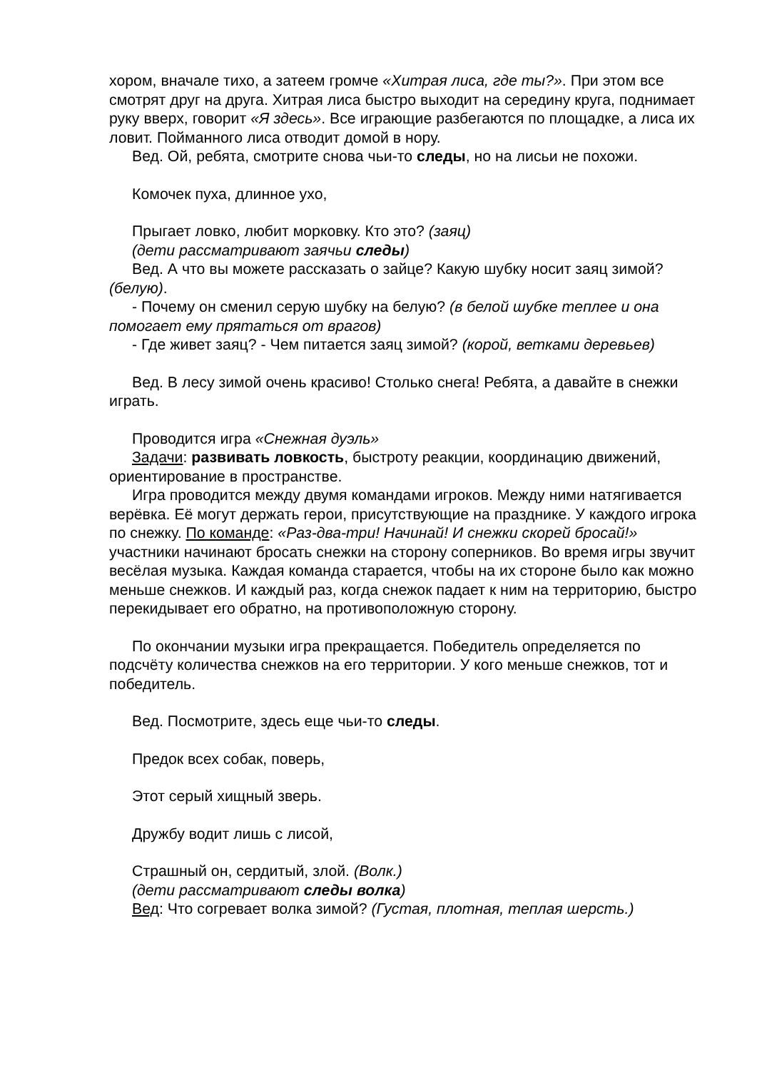хором, вначале тихо, а затеем громче «Хитрая лиса, где ты?». При этом все смотрят друг на друга. Хитрая лиса быстро выходит на середину круга, поднимает руку вверх, говорит «Я здесь». Все играющие разбегаются по площадке, а лиса их ловит. Пойманного лиса отводит домой в нору.
Вед. Ой, ребята, смотрите снова чьи-то следы, но на лисьи не похожи.
Комочек пуха, длинное ухо,
Прыгает ловко, любит морковку. Кто это? (заяц)
(дети рассматривают заячьи следы)
Вед. А что вы можете рассказать о зайце? Какую шубку носит заяц зимой? (белую).
- Почему он сменил серую шубку на белую? (в белой шубке теплее и она помогает ему прятаться от врагов)
- Где живет заяц? - Чем питается заяц зимой? (корой, ветками деревьев)
Вед. В лесу зимой очень красиво! Столько снега! Ребята, а давайте в снежки играть.
Проводится игра «Снежная дуэль»
Задачи: развивать ловкость, быстроту реакции, координацию движений, ориентирование в пространстве.
Игра проводится между двумя командами игроков. Между ними натягивается верёвка. Её могут держать герои, присутствующие на празднике. У каждого игрока по снежку. По команде: «Раз-два-три! Начинай! И снежки скорей бросай!» участники начинают бросать снежки на сторону соперников. Во время игры звучит весёлая музыка. Каждая команда старается, чтобы на их стороне было как можно меньше снежков. И каждый раз, когда снежок падает к ним на территорию, быстро перекидывает его обратно, на противоположную сторону.
По окончании музыки игра прекращается. Победитель определяется по подсчёту количества снежков на его территории. У кого меньше снежков, тот и победитель.
Вед. Посмотрите, здесь еще чьи-то следы.
Предок всех собак, поверь,
Этот серый хищный зверь.
Дружбу водит лишь с лисой,
Страшный он, сердитый, злой. (Волк.)
(дети рассматривают следы волка)
Вед: Что согревает волка зимой? (Густая, плотная, теплая шерсть.)